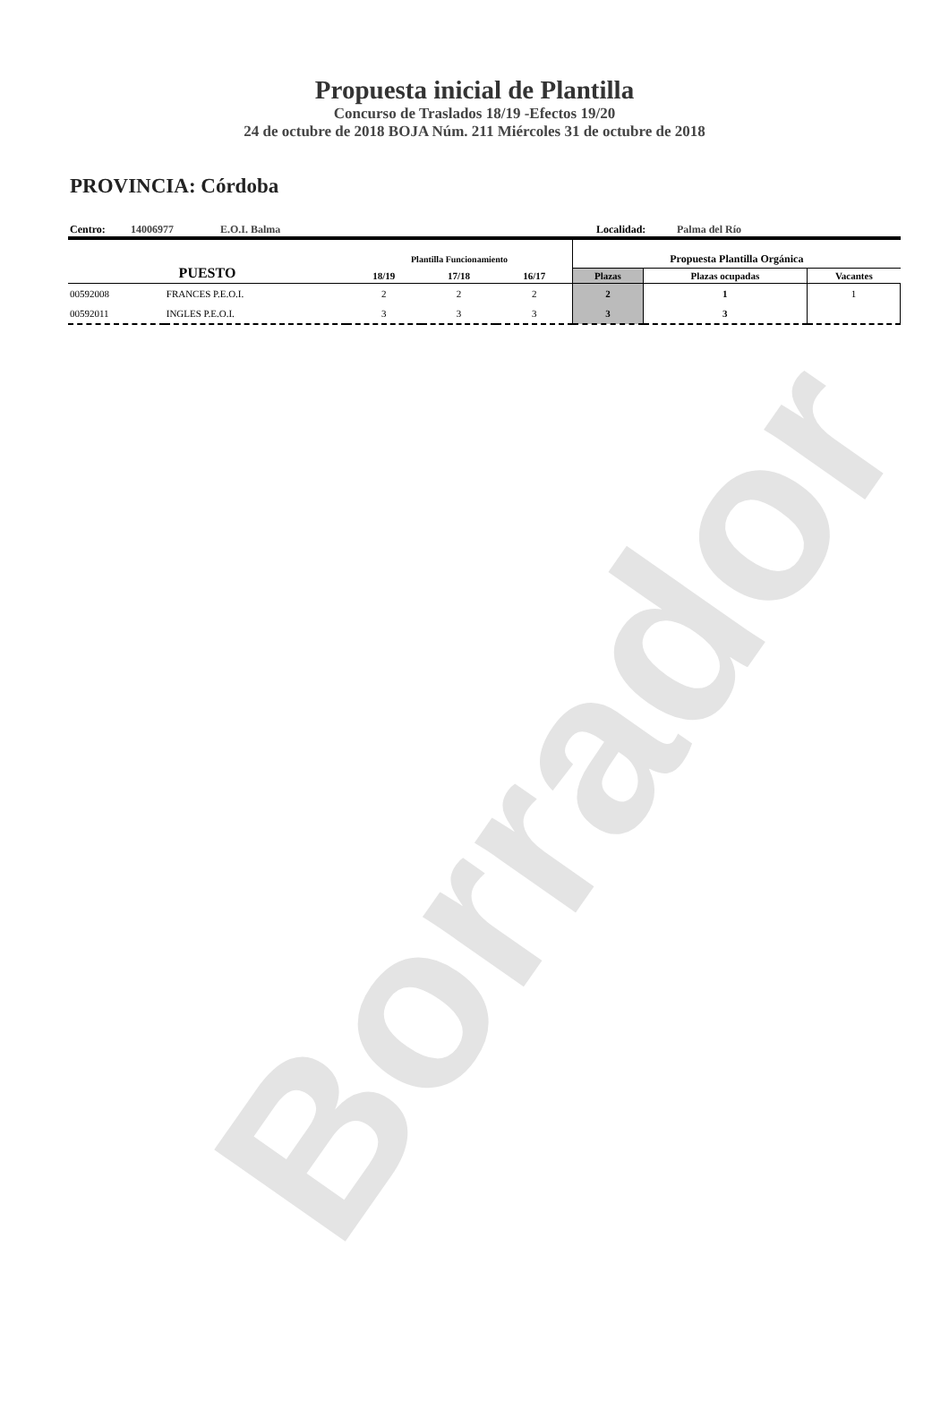Borrador
Propuesta inicial de Plantilla
Concurso de Traslados 18/19 -Efectos 19/20
24 de octubre de 2018 BOJA Núm. 211 Miércoles 31 de octubre de 2018
PROVINCIA: Córdoba
Centro: 14006977 E.O.I. Balma Localidad: Palma del Río
| PUESTO | | Plantilla Funcionamiento | | | Propuesta Plantilla Orgánica | | |
| --- | --- | --- | --- | --- | --- | --- | --- |
| | | 18/19 | 17/18 | 16/17 | Plazas | Plazas ocupadas | Vacantes |
| 00592008 | FRANCES P.E.O.I. | 2 | 2 | 2 | 2 | 1 | 1 |
| 00592011 | INGLES P.E.O.I. | 3 | 3 | 3 | 3 | 3 | |